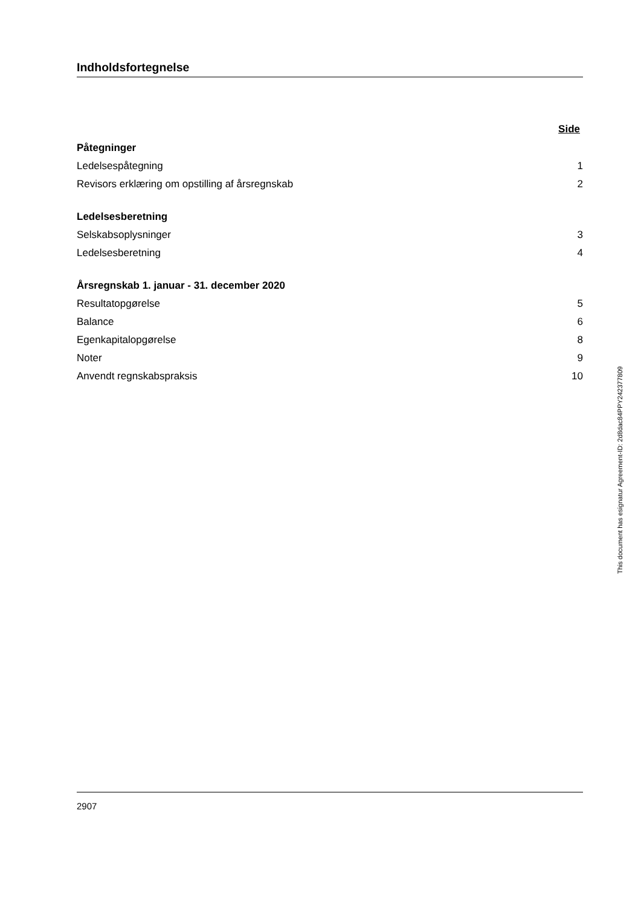Indholdsfortegnelse
Side
Påtegninger
Ledelsespåtegning 1
Revisors erklæring om opstilling af årsregnskab 2
Ledelsesberetning
Selskabsoplysninger 3
Ledelsesberetning 4
Årsregnskab 1. januar - 31. december 2020
Resultatopgørelse 5
Balance 6
Egenkapitalopgørelse 8
Noter 9
Anvendt regnskabspraksis 10
This document has esignatur Agreement-ID: 2d8dac84PPY242377809
2907